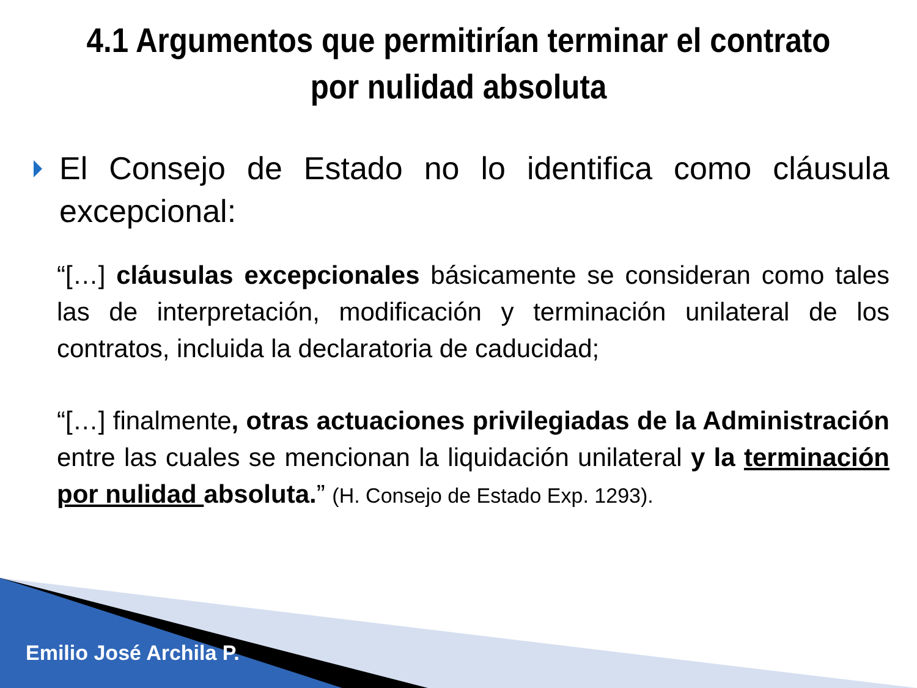4.1 Argumentos que permitirían terminar el contrato por nulidad absoluta
El Consejo de Estado no lo identifica como cláusula excepcional:
“[…] cláusulas excepcionales básicamente se consideran como tales las de interpretación, modificación y terminación unilateral de los contratos, incluida la declaratoria de caducidad;
“[…] finalmente, otras actuaciones privilegiadas de la Administración entre las cuales se mencionan la liquidación unilateral y la terminación por nulidad absoluta.” (H. Consejo de Estado Exp. 1293).
Emilio José Archila P.